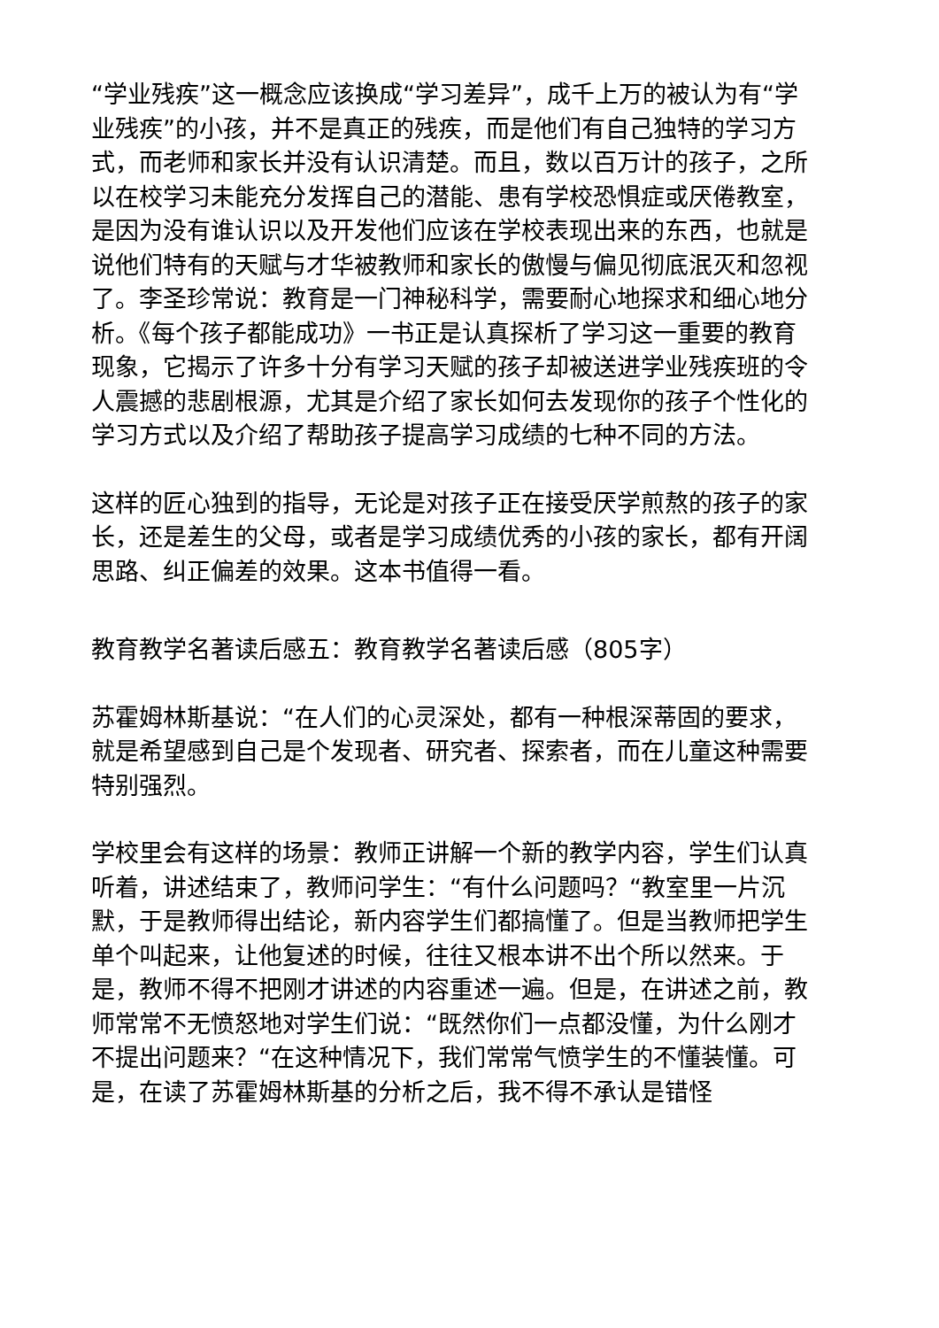“学业残疾”这一概念应该换成“学习差异”，成千上万的被认为有“学业残疾”的小孩，并不是真正的残疾，而是他们有自己独特的学习方式，而老师和家长并没有认识清楚。而且，数以百万计的孩子，之所以在校学习未能充分发挥自己的潜能、患有学校恐惧症或厌倦教室，是因为没有谁认识以及开发他们应该在学校表现出来的东西，也就是说他们特有的天赋与才华被教师和家长的傲慢与偏见彻底泯灭和忽视了。李圣珍常说：教育是一门神秘科学，需要耐心地探求和细心地分析。《每个孩子都能成功》一书正是认真探析了学习这一重要的教育现象，它揭示了许多十分有学习天赋的孩子却被送进学业残疾班的令人震撼的悲剧根源，尤其是介绍了家长如何去发现你的孩子个性化的学习方式以及介绍了帮助孩子提高学习成绩的七种不同的方法。
这样的匠心独到的指导，无论是对孩子正在接受厌学煎熬的孩子的家长，还是差生的父母，或者是学习成绩优秀的小孩的家长，都有开阔思路、纠正偏差的效果。这本书值得一看。
教育教学名著读后感五：教育教学名著读后感（805字）
苏霍姆林斯基说：“在人们的心灵深处，都有一种根深蒂固的要求，就是希望感到自己是个发现者、研究者、探索者，而在儿童这种需要特别强烈。
学校里会有这样的场景：教师正讲解一个新的教学内容，学生们认真听着，讲述结束了，教师问学生：“有什么问题吗？“教室里一片沉默，于是教师得出结论，新内容学生们都搞懂了。但是当教师把学生单个叫起来，让他复述的时候，往往又根本讲不出个所以然来。于是，教师不得不把刚才讲述的内容重述一遍。但是，在讲述之前，教师常常不无愤怒地对学生们说：“既然你们一点都没懂，为什么刚才不提出问题来？“在这种情况下，我们常常气愤学生的不懂装懂。可是，在读了苏霍姆林斯基的分析之后，我不得不承认是错怪